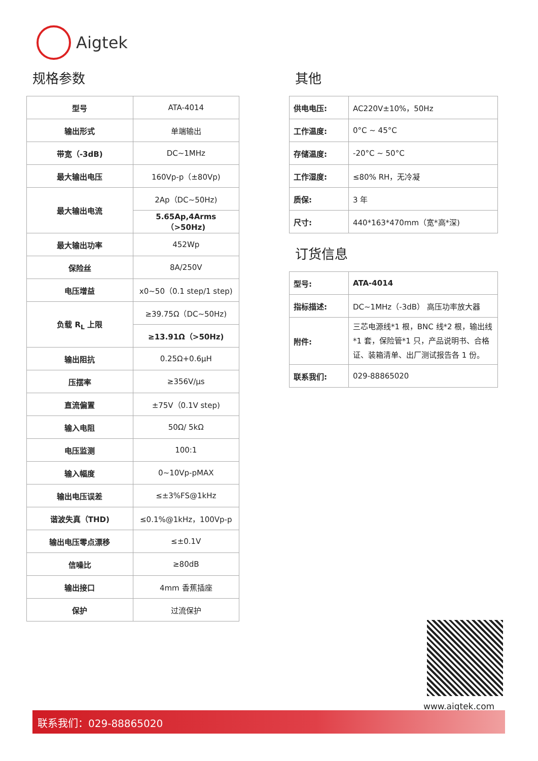Aigtek
规格参数
| 型号 | ATA-4014 |
| 输出形式 | 单端输出 |
| 带宽（-3dB) | DC~1MHz |
| 最大输出电压 | 160Vp-p（±80Vp) |
| 最大输出电流 | 2Ap（DC~50Hz) |
| | 5.65Ap,4Arms（>50Hz) |
| 最大输出功率 | 452Wp |
| 保险丝 | 8A/250V |
| 电压增益 | x0~50（0.1 step/1 step) |
| 负载 R<sub>L</sub> 上限 | ≥39.75Ω（DC~50Hz) |
| | ≥13.91Ω（>50Hz) |
| 输出阻抗 | 0.25Ω+0.6μH |
| 压摆率 | ≥356V/μs |
| 直流偏置 | ±75V（0.1V step) |
| 输入电阻 | 50Ω/ 5kΩ |
| 电压监测 | 100:1 |
| 输入幅度 | 0~10Vp-pMAX |
| 输出电压误差 | ≤±3%FS@1kHz |
| 谐波失真（THD) | ≤0.1%@1kHz，100Vp-p |
| 输出电压零点漂移 | ≤±0.1V |
| 信噪比 | ≥80dB |
| 输出接口 | 4mm 香蕉插座 |
| 保护 | 过流保护 |
其他
| 供电电压: | AC220V±10%，50Hz |
| 工作温度: | 0°C ~ 45°C |
| 存储温度: | -20°C ~ 50°C |
| 工作湿度: | ≤80% RH，无冷凝 |
| 质保: | 3 年 |
| 尺寸: | 440*163*470mm（宽*高*深) |
订货信息
| 型号: | ATA-4014 |
| 指标描述: | DC~1MHz（-3dB） 高压功率放大器 |
| 附件: | 三芯电源线*1 根，BNC 线*2 根，输出线*1 套，保险管*1 只，产品说明书、合格证、装箱清单、出厂测试报告各 1 份。 |
| 联系我们: | 029-88865020 |
www.aigtek.com
联系我们：029-88865020